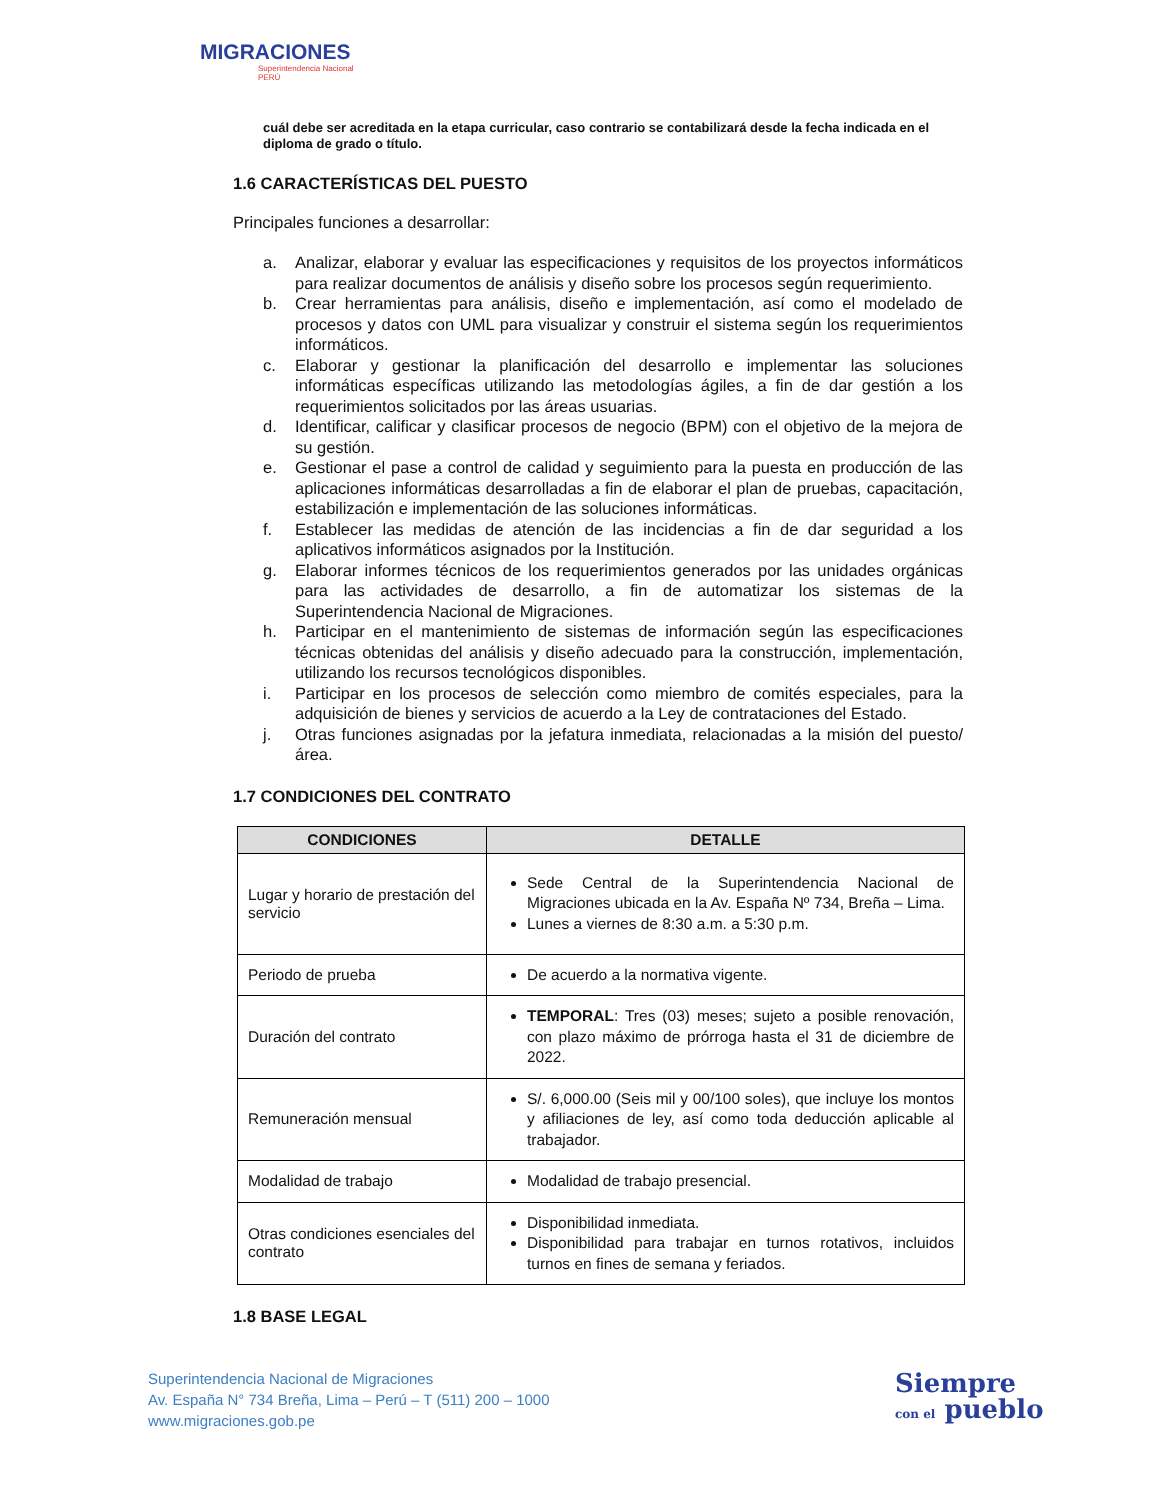MIGRACIONES
Superintendencia Nacional
PERÚ
cuál debe ser acreditada en la etapa curricular, caso contrario se contabilizará desde la fecha indicada en el diploma de grado o título.
1.6 CARACTERÍSTICAS DEL PUESTO
Principales funciones a desarrollar:
a. Analizar, elaborar y evaluar las especificaciones y requisitos de los proyectos informáticos para realizar documentos de análisis y diseño sobre los procesos según requerimiento.
b. Crear herramientas para análisis, diseño e implementación, así como el modelado de procesos y datos con UML para visualizar y construir el sistema según los requerimientos informáticos.
c. Elaborar y gestionar la planificación del desarrollo e implementar las soluciones informáticas específicas utilizando las metodologías ágiles, a fin de dar gestión a los requerimientos solicitados por las áreas usuarias.
d. Identificar, calificar y clasificar procesos de negocio (BPM) con el objetivo de la mejora de su gestión.
e. Gestionar el pase a control de calidad y seguimiento para la puesta en producción de las aplicaciones informáticas desarrolladas a fin de elaborar el plan de pruebas, capacitación, estabilización e implementación de las soluciones informáticas.
f. Establecer las medidas de atención de las incidencias a fin de dar seguridad a los aplicativos informáticos asignados por la Institución.
g. Elaborar informes técnicos de los requerimientos generados por las unidades orgánicas para las actividades de desarrollo, a fin de automatizar los sistemas de la Superintendencia Nacional de Migraciones.
h. Participar en el mantenimiento de sistemas de información según las especificaciones técnicas obtenidas del análisis y diseño adecuado para la construcción, implementación, utilizando los recursos tecnológicos disponibles.
i. Participar en los procesos de selección como miembro de comités especiales, para la adquisición de bienes y servicios de acuerdo a la Ley de contrataciones del Estado.
j. Otras funciones asignadas por la jefatura inmediata, relacionadas a la misión del puesto/área.
1.7 CONDICIONES DEL CONTRATO
| CONDICIONES | DETALLE |
| --- | --- |
| Lugar y horario de prestación del servicio | Sede Central de la Superintendencia Nacional de Migraciones ubicada en la Av. España Nº 734, Breña – Lima. Lunes a viernes de 8:30 a.m. a 5:30 p.m. |
| Periodo de prueba | De acuerdo a la normativa vigente. |
| Duración del contrato | TEMPORAL : Tres (03) meses; sujeto a posible renovación, con plazo máximo de prórroga hasta el 31 de diciembre de 2022. |
| Remuneración mensual | S/. 6,000.00 (Seis mil y 00/100 soles), que incluye los montos y afiliaciones de ley, así como toda deducción aplicable al trabajador. |
| Modalidad de trabajo | Modalidad de trabajo presencial. |
| Otras condiciones esenciales del contrato | Disponibilidad inmediata. Disponibilidad para trabajar en turnos rotativos, incluidos turnos en fines de semana y feriados. |
1.8 BASE LEGAL
Superintendencia Nacional de Migraciones
Av. España N° 734 Breña, Lima – Perú – T (511) 200 – 1000
www.migraciones.gob.pe
Siempre
con el pueblo